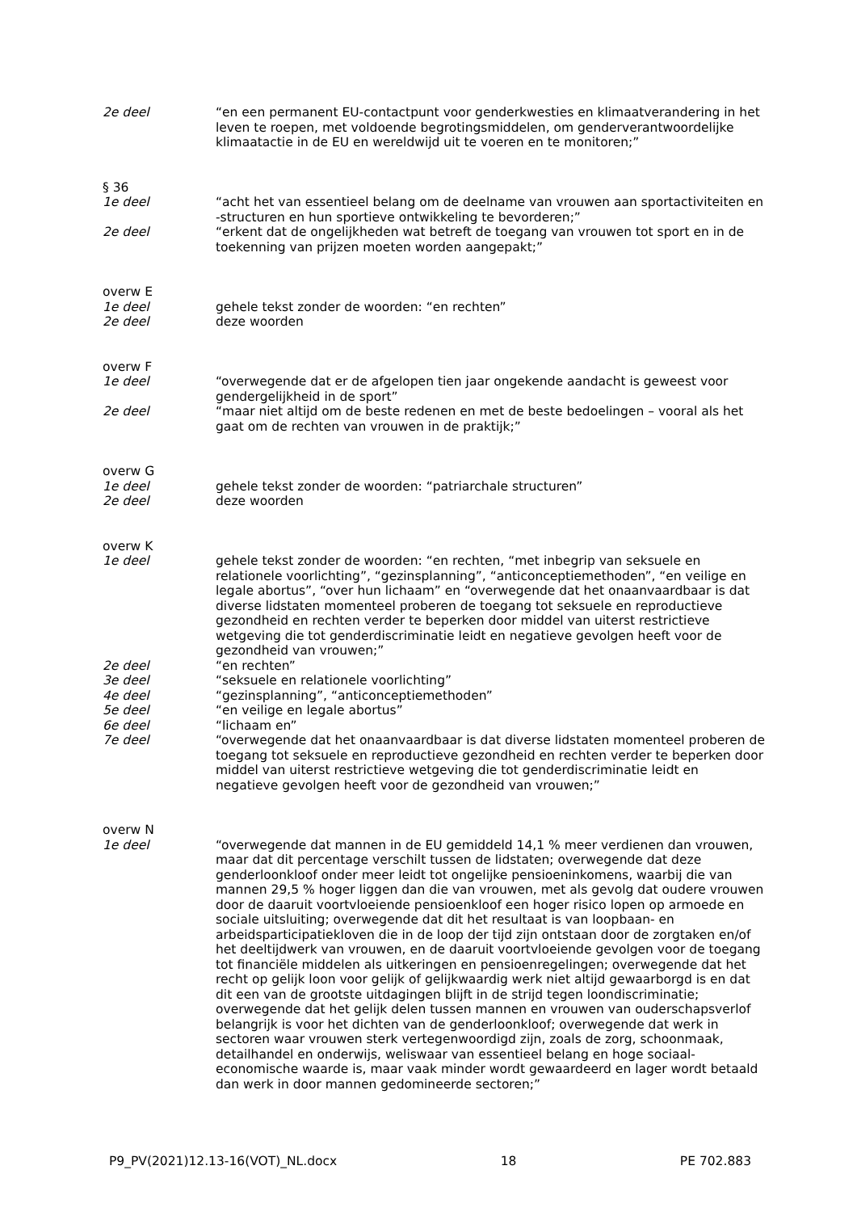2e deel “en een permanent EU-contactpunt voor genderkwesties en klimaatverandering in het leven te roepen, met voldoende begrotingsmiddelen, om genderverantwoordelijke klimaatactie in de EU en wereldwijd uit te voeren en te monitoren;”
§ 36
1e deel “acht het van essentieel belang om de deelname van vrouwen aan sportactiviteiten en -structuren en hun sportieve ontwikkeling te bevorderen;”
2e deel “erkent dat de ongelijkheden wat betreft de toegang van vrouwen tot sport en in de toekenning van prijzen moeten worden aangepakt;”
overw E
1e deel gehele tekst zonder de woorden: “en rechten”
2e deel deze woorden
overw F
1e deel “overwegende dat er de afgelopen tien jaar ongekende aandacht is geweest voor gendergelijkheid in de sport”
2e deel “maar niet altijd om de beste redenen en met de beste bedoelingen – vooral als het gaat om de rechten van vrouwen in de praktijk;”
overw G
1e deel gehele tekst zonder de woorden: “patriarchale structuren”
2e deel deze woorden
overw K
1e deel gehele tekst zonder de woorden: “en rechten, “met inbegrip van seksuele en relationele voorlichting”, “gezinsplanning”, “anticonceptiemethoden”, “en veilige en legale abortus”, “over hun lichaam” en “overwegende dat het onaanvaardbaar is dat diverse lidstaten momenteel proberen de toegang tot seksuele en reproductieve gezondheid en rechten verder te beperken door middel van uiterst restrictieve wetgeving die tot genderdiscriminatie leidt en negatieve gevolgen heeft voor de gezondheid van vrouwen;”
2e deel “en rechten”
3e deel “seksuele en relationele voorlichting”
4e deel “gezinsplanning”, “anticonceptiemethoden”
5e deel “en veilige en legale abortus”
6e deel “lichaam en”
7e deel “overwegende dat het onaanvaardbaar is dat diverse lidstaten momenteel proberen de toegang tot seksuele en reproductieve gezondheid en rechten verder te beperken door middel van uiterst restrictieve wetgeving die tot genderdiscriminatie leidt en negatieve gevolgen heeft voor de gezondheid van vrouwen;”
overw N
1e deel “overwegende dat mannen in de EU gemiddeld 14,1 % meer verdienen dan vrouwen, maar dat dit percentage verschilt tussen de lidstaten; overwegende dat deze genderloonkloof onder meer leidt tot ongelijke pensioeninkomens, waarbij die van mannen 29,5 % hoger liggen dan die van vrouwen, met als gevolg dat oudere vrouwen door de daaruit voortvloeiende pensioenkloof een hoger risico lopen op armoede en sociale uitsluiting; overwegende dat dit het resultaat is van loopbaan- en arbeidsparticipatiekloven die in de loop der tijd zijn ontstaan door de zorgtaken en/of het deeltijdwerk van vrouwen, en de daaruit voortvloeiende gevolgen voor de toegang tot financiële middelen als uitkeringen en pensioenregelingen; overwegende dat het recht op gelijk loon voor gelijk of gelijkwaardig werk niet altijd gewaarborgd is en dat dit een van de grootste uitdagingen blijft in de strijd tegen loondiscriminatie; overwegende dat het gelijk delen tussen mannen en vrouwen van ouderschapsverlof belangrijk is voor het dichten van de genderloonkloof; overwegende dat werk in sectoren waar vrouwen sterk vertegenwoordigd zijn, zoals de zorg, schoonmaak, detailhandel en onderwijs, weliswaar van essentieel belang en hoge sociaal-economische waarde is, maar vaak minder wordt gewaardeerd en lager wordt betaald dan werk in door mannen gedomineerde sectoren;”
P9_PV(2021)12.13-16(VOT)_NL.docx 18 PE 702.883